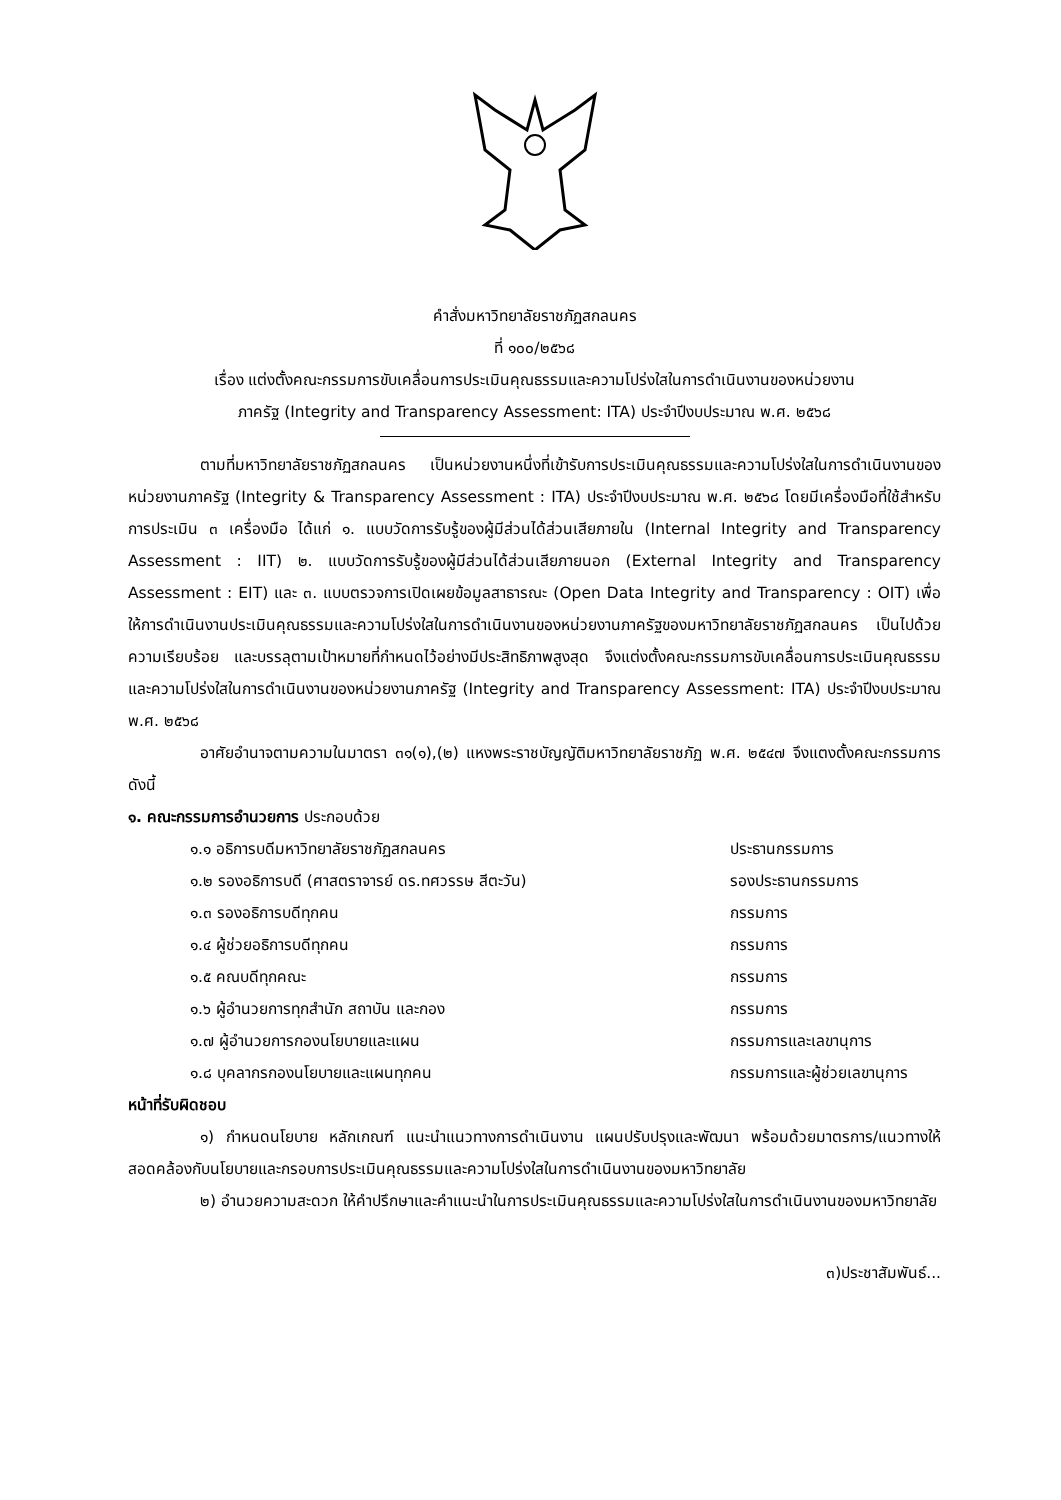คำสั่งมหาวิทยาลัยราชภัฏสกลนคร
ที่ ๑๐๐/๒๕๖๘
เรื่อง แต่งตั้งคณะกรรมการขับเคลื่อนการประเมินคุณธรรมและความโปร่งใสในการดำเนินงานของหน่วยงาน
ภาครัฐ (Integrity and Transparency Assessment: ITA) ประจำปีงบประมาณ พ.ศ. ๒๕๖๘
ตามที่มหาวิทยาลัยราชภัฏสกลนคร เป็นหน่วยงานหนึ่งที่เข้ารับการประเมินคุณธรรมและความโปร่งใสในการดำเนินงานของหน่วยงานภาครัฐ (Integrity & Transparency Assessment : ITA) ประจำปีงบประมาณ พ.ศ. ๒๕๖๘ โดยมีเครื่องมือที่ใช้สำหรับการประเมิน ๓ เครื่องมือ ได้แก่ ๑. แบบวัดการรับรู้ของผู้มีส่วนได้ส่วนเสียภายใน (Internal Integrity and Transparency Assessment : IIT) ๒. แบบวัดการรับรู้ของผู้มีส่วนได้ส่วนเสียภายนอก (External Integrity and Transparency Assessment : EIT) และ ๓. แบบตรวจการเปิดเผยข้อมูลสาธารณะ (Open Data Integrity and Transparency : OIT) เพื่อให้การดำเนินงานประเมินคุณธรรมและความโปร่งใสในการดำเนินงานของหน่วยงานภาครัฐของมหาวิทยาลัยราชภัฏสกลนคร เป็นไปด้วยความเรียบร้อย และบรรลุตามเป้าหมายที่กำหนดไว้อย่างมีประสิทธิภาพสูงสุด จึงแต่งตั้งคณะกรรมการขับเคลื่อนการประเมินคุณธรรมและความโปร่งใสในการดำเนินงานของหน่วยงานภาครัฐ (Integrity and Transparency Assessment: ITA) ประจำปีงบประมาณ พ.ศ. ๒๕๖๘
อาศัยอำนาจตามความในมาตรา ๓๑(๑),(๒) แหงพระราชบัญญัติมหาวิทยาลัยราชภัฏ พ.ศ. ๒๕๔๗ จึงแตงตั้งคณะกรรมการ ดังนี้
๑. คณะกรรมการอำนวยการ ประกอบด้วย
๑.๑ อธิการบดีมหาวิทยาลัยราชภัฏสกลนคร ประธานกรรมการ
๑.๒ รองอธิการบดี (ศาสตราจารย์ ดร.ทศวรรษ สีตะวัน) รองประธานกรรมการ
๑.๓ รองอธิการบดีทุกคน กรรมการ
๑.๔ ผู้ช่วยอธิการบดีทุกคน กรรมการ
๑.๕ คณบดีทุกคณะ กรรมการ
๑.๖ ผู้อำนวยการทุกสำนัก สถาบัน และกอง กรรมการ
๑.๗ ผู้อำนวยการกองนโยบายและแผน กรรมการและเลขานุการ
๑.๘ บุคลากรกองนโยบายและแผนทุกคน กรรมการและผู้ช่วยเลขานุการ
หน้าที่รับผิดชอบ
๑) กำหนดนโยบาย หลักเกณฑ์ แนะนำแนวทางการดำเนินงาน แผนปรับปรุงและพัฒนา พร้อมด้วยมาตรการ/แนวทางให้สอดคล้องกับนโยบายและกรอบการประเมินคุณธรรมและความโปร่งใสในการดำเนินงานของมหาวิทยาลัย
๒) อำนวยความสะดวก ให้คำปรึกษาและคำแนะนำในการประเมินคุณธรรมและความโปร่งใสในการดำเนินงานของมหาวิทยาลัย
๓)ประชาสัมพันธ์...